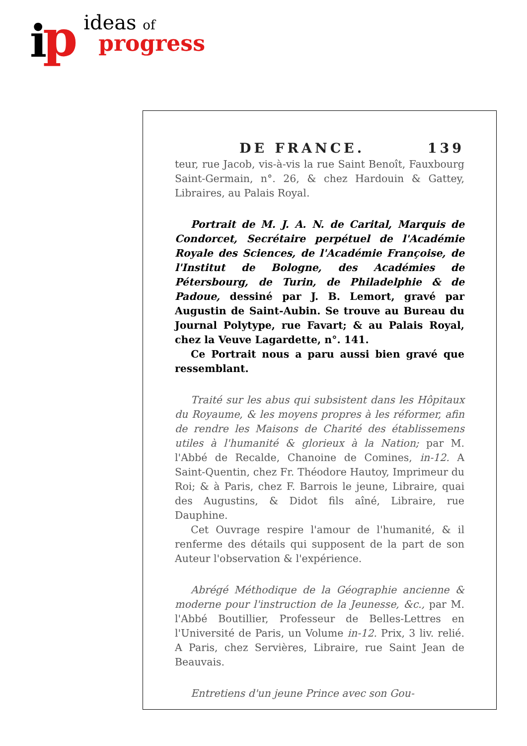i
p
ideas of
progress
DE FRANCE. 139
teur, rue Jacob, vis-à-vis la rue Saint Benoît, Fauxbourg Saint-Germain, n°. 26, & chez Hardouin & Gattey, Libraires, au Palais Royal.
Portrait de M. J. A. N. de Carital, Marquis de Condorcet, Secrétaire perpétuel de l'Académie Royale des Sciences, de l'Académie Françoise, de l'Institut de Bologne, des Académies de Pétersbourg, de Turin, de Philadelphie & de Padoue, dessiné par J. B. Lemort, gravé par Augustin de Saint-Aubin. Se trouve au Bureau du Journal Polytype, rue Favart; & au Palais Royal, chez la Veuve Lagardette, n°. 141.
Ce Portrait nous a paru aussi bien gravé que ressemblant.
Traité sur les abus qui subsistent dans les Hôpitaux du Royaume, & les moyens propres à les réformer, afin de rendre les Maisons de Charité des établissemens utiles à l'humanité & glorieux à la Nation; par M. l'Abbé de Recalde, Chanoine de Comines, in-12. A Saint-Quentin, chez Fr. Théodore Hautoy, Imprimeur du Roi; & à Paris, chez F. Barrois le jeune, Libraire, quai des Augustins, & Didot fils aîné, Libraire, rue Dauphine.
Cet Ouvrage respire l'amour de l'humanité, & il renferme des détails qui supposent de la part de son Auteur l'observation & l'expérience.
Abrégé Méthodique de la Géographie ancienne & moderne pour l'instruction de la Jeunesse, &c., par M. l'Abbé Boutillier, Professeur de Belles-Lettres en l'Université de Paris, un Volume in-12. Prix, 3 liv. relié. A Paris, chez Servières, Libraire, rue Saint Jean de Beauvais.
Entretiens d'un jeune Prince avec son Gou-